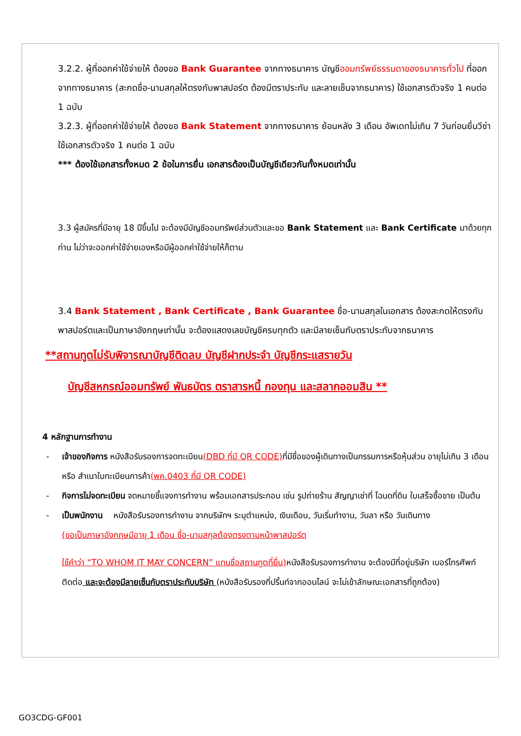3.2.2. ผู้ที่ออกค่าใช้จ่ายให้ ต้องขอ Bank Guarantee จากทางธนาคาร บัญชีออมทรัพย์ธรรมดาของธนาคารทั่วไป ที่ออกจากทางธนาคาร (สะกดชื่อ-นามสกุลให้ตรงกับพาสปอร์ต ต้องมีตราประทับ และลายเซ็นจากธนาคาร) ใช้เอกสารตัวจริง 1 คนต่อ 1 ฉบับ
3.2.3. ผู้ที่ออกค่าใช้จ่ายให้ ต้องขอ Bank Statement จากทางธนาคาร ย้อนหลัง 3 เดือน อัพเดทไม่เกิน 7 วันก่อนยื่นวีซ่า ใช้เอกสารตัวจริง 1 คนต่อ 1 ฉบับ
*** ต้องใช้เอกสารทั้งหมด 2 ข้อในการยื่น เอกสารต้องเป็นบัญชีเดียวกันทั้งหมดเท่านั้น
3.3 ผู้สมัครที่มีอายุ 18 ปีขึ้นไป จะต้องมีบัญชีออมทรัพย์ส่วนตัวและขอ Bank Statement และ Bank Certificate มาด้วยทุกท่าน ไม่ว่าจะออกค่าใช้จ่ายเองหรือมีผู้ออกค่าใช้จ่ายให้ก็ตาม
3.4 Bank Statement , Bank Certificate , Bank Guarantee ชื่อ-นามสกุลในเอกสาร ต้องสะกดให้ตรงกับพาสปอร์ตและเป็นภาษาอังกฤษเท่านั้น จะต้องแสดงเลขบัญชีครบทุกตัว และมีลายเซ็นกับตราประทับจากธนาคาร
**สถานทูตไม่รับพิจารณาบัญชีติดลบ บัญชีฝากประจำ บัญชีกระแสรายวัน
บัญชีสหกรณ์ออมทรัพย์ พันธบัตร ตราสารหนี้ กองทุน และสลากออมสิน **
4 หลักฐานการทำงาน
- เจ้าของกิจการ หนังสือรับรองการจดทะเบียน(DBD ที่มี QR CODE) ที่มีชื่อของผู้เดินทางเป็นกรรมการหรือหุ้นส่วน อายุไม่เกิน 3 เดือน หรือ สำเนาใบทะเบียนการค้า(พค.0403 ที่มี QR CODE)
- กิจการไม่จดทะเบียน จดหมายชี้แจงการทำงาน พร้อมเอกสารประกอบ เช่น รูปถ่ายร้าน สัญญาเช่าที่ โฉนดที่ดิน ใบเสร็จซื้อขาย เป็นต้น
- เป็นพนักงาน หนังสือรับรองการทำงาน จากบริษัทฯ ระบุตำแหน่ง, เงินเดือน, วันเริ่มทำงาน, วันลา หรือ วันเดินทาง
(ขอเป็นภาษาอังกฤษมีอายุ 1 เดือน ชื่อ-นามสกุลต้องตรงตามหน้าพาสปอร์ต
ใช้คำว่า “TO WHOM IT MAY CONCERN” แทนชื่อสถานทูตที่ยื่น) หนังสือรับรองการทำงาน จะต้องมีที่อยู่บริษัท เบอร์โทรศัพท์ติดต่อ และจะต้องมีลายเซ็นกับตราประทับบริษัท (หนังสือรับรองที่ปริ้นท์จากออนไลน์ จะไม่เข้าลักษณะเอกสารที่ถูกต้อง)
GO3CDG-GF001